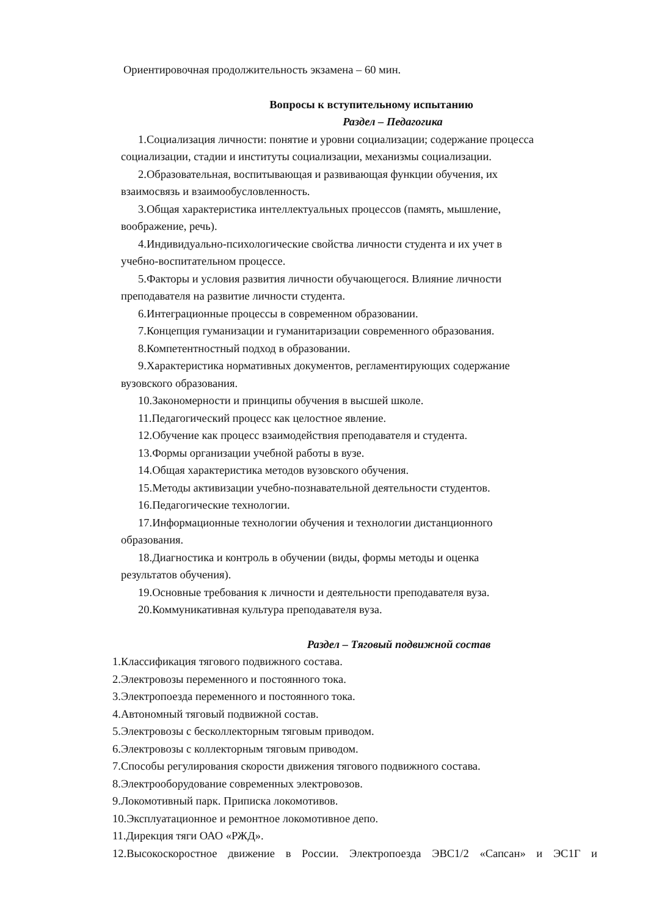Ориентировочная продолжительность экзамена – 60 мин.
Вопросы к вступительному испытанию
Раздел – Педагогика
1.Социализация личности: понятие и уровни социализации; содержание процесса
социализации, стадии и институты социализации, механизмы социализации.
2.Образовательная, воспитывающая и развивающая функции обучения, их
взаимосвязь и взаимообусловленность.
3.Общая характеристика интеллектуальных процессов (память, мышление,
воображение, речь).
4.Индивидуально-психологические свойства личности студента и их учет в
учебно-воспитательном процессе.
5.Факторы и условия развития личности обучающегося. Влияние личности
преподавателя на развитие личности студента.
6.Интеграционные процессы в современном образовании.
7.Концепция гуманизации и гуманитаризации современного образования.
8.Компетентностный подход в образовании.
9.Характеристика нормативных документов, регламентирующих содержание
вузовского образования.
10.Закономерности и принципы обучения в высшей школе.
11.Педагогический процесс как целостное явление.
12.Обучение как процесс взаимодействия преподавателя и студента.
13.Формы организации учебной работы в вузе.
14.Общая характеристика методов вузовского обучения.
15.Методы активизации учебно-познавательной деятельности студентов.
16.Педагогические технологии.
17.Информационные технологии обучения и технологии дистанционного
образования.
18.Диагностика и контроль в обучении (виды, формы методы и оценка
результатов обучения).
19.Основные требования к личности и деятельности преподавателя вуза.
20.Коммуникативная культура преподавателя вуза.
Раздел – Тяговый подвижной состав
1.Классификация тягового подвижного состава.
2.Электровозы переменного и постоянного тока.
3.Электропоезда переменного и постоянного тока.
4.Автономный тяговый подвижной состав.
5.Электровозы с бесколлекторным тяговым приводом.
6.Электровозы с коллекторным тяговым приводом.
7.Способы регулирования скорости движения тягового подвижного состава.
8.Электрооборудование современных электровозов.
9.Локомотивный парк. Приписка локомотивов.
10.Эксплуатационное и ремонтное локомотивное депо.
11.Дирекция тяги ОАО «РЖД».
12.Высокоскоростное движение в России. Электропоезда ЭВС1/2 «Сапсан» и ЭС1Г и